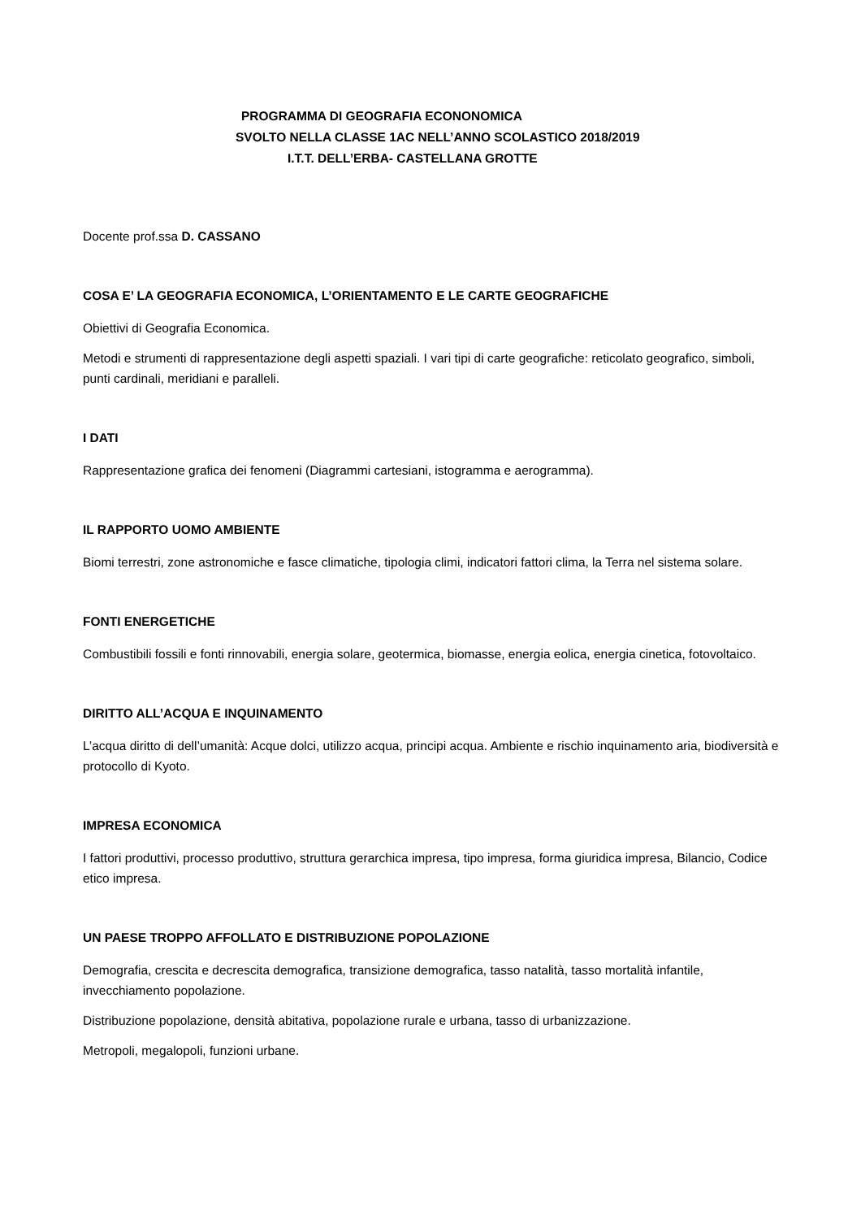PROGRAMMA DI GEOGRAFIA ECONONOMICA
SVOLTO NELLA CLASSE 1AC NELL’ANNO SCOLASTICO 2018/2019
I.T.T. DELL’ERBA- CASTELLANA GROTTE
Docente prof.ssa D. CASSANO
COSA E’ LA GEOGRAFIA ECONOMICA, L’ORIENTAMENTO E LE CARTE GEOGRAFICHE
Obiettivi di Geografia Economica.
Metodi e strumenti di rappresentazione degli aspetti spaziali. I vari tipi di carte geografiche: reticolato geografico, simboli, punti cardinali, meridiani e paralleli.
I DATI
Rappresentazione grafica dei fenomeni (Diagrammi cartesiani, istogramma e aerogramma).
IL RAPPORTO UOMO AMBIENTE
Biomi terrestri, zone astronomiche e fasce climatiche, tipologia climi, indicatori fattori clima, la Terra nel sistema solare.
FONTI ENERGETICHE
Combustibili fossili e fonti rinnovabili, energia solare, geotermica, biomasse, energia eolica, energia cinetica, fotovoltaico.
DIRITTO ALL’ACQUA E INQUINAMENTO
L’acqua diritto di dell’umanità: Acque dolci, utilizzo acqua, principi acqua. Ambiente e rischio inquinamento aria, biodiversità e protocollo di Kyoto.
IMPRESA ECONOMICA
I fattori produttivi, processo produttivo, struttura gerarchica impresa, tipo impresa, forma giuridica impresa, Bilancio, Codice etico impresa.
UN PAESE TROPPO AFFOLLATO E DISTRIBUZIONE POPOLAZIONE
Demografia, crescita e decrescita demografica, transizione demografica, tasso natalità, tasso mortalità infantile, invecchiamento popolazione.
Distribuzione popolazione, densità abitativa, popolazione rurale e urbana, tasso di urbanizzazione.
Metropoli, megalopoli, funzioni urbane.